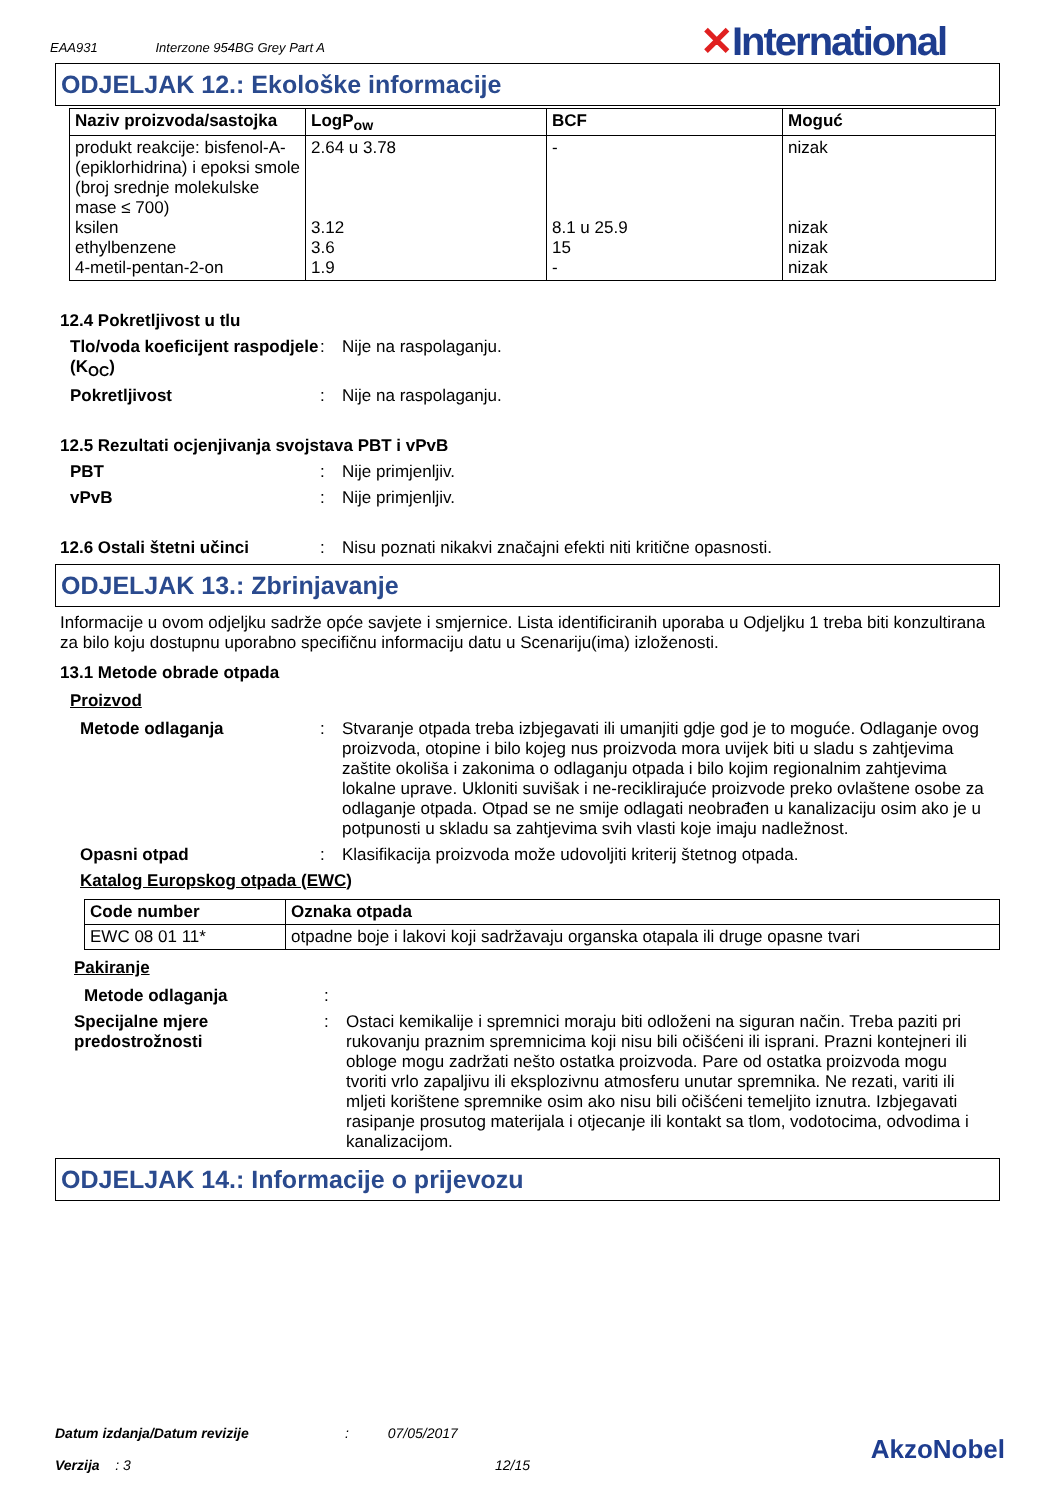EAA931 Interzone 954BG Grey Part A
✕International
ODJELJAK 12.: Ekološke informacije
| Naziv proizvoda/sastojka | LogP<sub>ow</sub> | BCF | Moguć |
| --- | --- | --- | --- |
| produkt reakcije: bisfenol-A-(epiklorhidrina) i epoksi smole (broj srednje molekulske mase ≤ 700) ksilen ethylbenzene 4-metil-pentan-2-on | 2.64 u 3.78 3.12 3.6 1.9 | - 8.1 u 25.9 15 - | nizak nizak nizak nizak |
12.4 Pokretljivost u tlu
Tlo/voda koeficijent raspodjele (K<sub>OC</sub>)
: Nije na raspolaganju.
Pokretljivost : Nije na raspolaganju.
12.5 Rezultati ocjenjivanja svojstava PBT i vPvB
PBT : Nije primjenljiv.
vPvB : Nije primjenljiv.
12.6 Ostali štetni učinci : Nisu poznati nikakvi značajni efekti niti kritične opasnosti.
ODJELJAK 13.: Zbrinjavanje
Informacije u ovom odjeljku sadrže opće savjete i smjernice. Lista identificiranih uporaba u Odjeljku 1 treba biti konzultirana za bilo koju dostupnu uporabno specifičnu informaciju datu u Scenariju(ima) izloženosti.
13.1 Metode obrade otpada
Proizvod
Metode odlaganja : Stvaranje otpada treba izbjegavati ili umanjiti gdje god je to moguće. Odlaganje ovog proizvoda, otopine i bilo kojeg nus proizvoda mora uvijek biti u sladu s zahtjevima zaštite okoliša i zakonima o odlaganju otpada i bilo kojim regionalnim zahtjevima lokalne uprave. Ukloniti suvišak i ne-reciklirajuće proizvode preko ovlaštene osobe za odlaganje otpada. Otpad se ne smije odlagati neobrađen u kanalizaciju osim ako je u potpunosti u skladu sa zahtjevima svih vlasti koje imaju nadležnost.
Opasni otpad : Klasifikacija proizvoda može udovoljiti kriterij štetnog otpada.
Katalog Europskog otpada (EWC)
| Code number | Oznaka otpada |
| --- | --- |
| EWC 08 01 11* | otpadne boje i lakovi koji sadržavaju organska otapala ili druge opasne tvari |
Pakiranje
Metode odlaganja :
Specijalne mjere predostrožnosti
: Ostaci kemikalije i spremnici moraju biti odloženi na siguran način. Treba paziti pri rukovanju praznim spremnicima koji nisu bili očišćeni ili isprani. Prazni kontejneri ili obloge mogu zadržati nešto ostatka proizvoda. Pare od ostatka proizvoda mogu tvoriti vrlo zapaljivu ili eksplozivnu atmosferu unutar spremnika. Ne rezati, variti ili mljeti korištene spremnike osim ako nisu bili očišćeni temeljito iznutra. Izbjegavati rasipanje prosutog materijala i otjecanje ili kontakt sa tlom, vodotocima, odvodima i kanalizacijom.
ODJELJAK 14.: Informacije o prijevozu
Datum izdanja/Datum revizije
Verzija : 3
: 07/05/2017
12/15
AkzoNobel